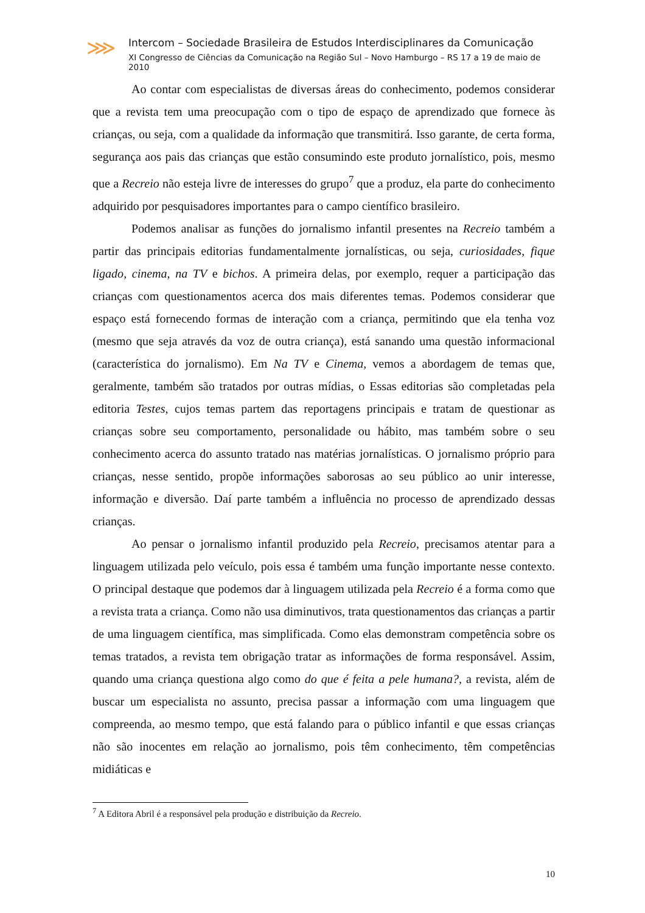⋙
Intercom – Sociedade Brasileira de Estudos Interdisciplinares da Comunicação
XI Congresso de Ciências da Comunicação na Região Sul – Novo Hamburgo – RS 17 a 19 de maio de 2010
Ao contar com especialistas de diversas áreas do conhecimento, podemos considerar que a revista tem uma preocupação com o tipo de espaço de aprendizado que fornece às crianças, ou seja, com a qualidade da informação que transmitirá. Isso garante, de certa forma, segurança aos pais das crianças que estão consumindo este produto jornalístico, pois, mesmo que a Recreio não esteja livre de interesses do grupo<sup>7</sup> que a produz, ela parte do conhecimento adquirido por pesquisadores importantes para o campo científico brasileiro.
Podemos analisar as funções do jornalismo infantil presentes na Recreio também a partir das principais editorias fundamentalmente jornalísticas, ou seja, curiosidades, fique ligado, cinema, na TV e bichos. A primeira delas, por exemplo, requer a participação das crianças com questionamentos acerca dos mais diferentes temas. Podemos considerar que espaço está fornecendo formas de interação com a criança, permitindo que ela tenha voz (mesmo que seja através da voz de outra criança), está sanando uma questão informacional (característica do jornalismo). Em Na TV e Cinema, vemos a abordagem de temas que, geralmente, também são tratados por outras mídias, o Essas editorias são completadas pela editoria Testes, cujos temas partem das reportagens principais e tratam de questionar as crianças sobre seu comportamento, personalidade ou hábito, mas também sobre o seu conhecimento acerca do assunto tratado nas matérias jornalísticas. O jornalismo próprio para crianças, nesse sentido, propõe informações saborosas ao seu público ao unir interesse, informação e diversão. Daí parte também a influência no processo de aprendizado dessas crianças.
Ao pensar o jornalismo infantil produzido pela Recreio, precisamos atentar para a linguagem utilizada pelo veículo, pois essa é também uma função importante nesse contexto. O principal destaque que podemos dar à linguagem utilizada pela Recreio é a forma como que a revista trata a criança. Como não usa diminutivos, trata questionamentos das crianças a partir de uma linguagem científica, mas simplificada. Como elas demonstram competência sobre os temas tratados, a revista tem obrigação tratar as informações de forma responsável. Assim, quando uma criança questiona algo como do que é feita a pele humana?, a revista, além de buscar um especialista no assunto, precisa passar a informação com uma linguagem que compreenda, ao mesmo tempo, que está falando para o público infantil e que essas crianças não são inocentes em relação ao jornalismo, pois têm conhecimento, têm competências midiáticas e
<sup>7</sup> A Editora Abril é a responsável pela produção e distribuição da Recreio.
10